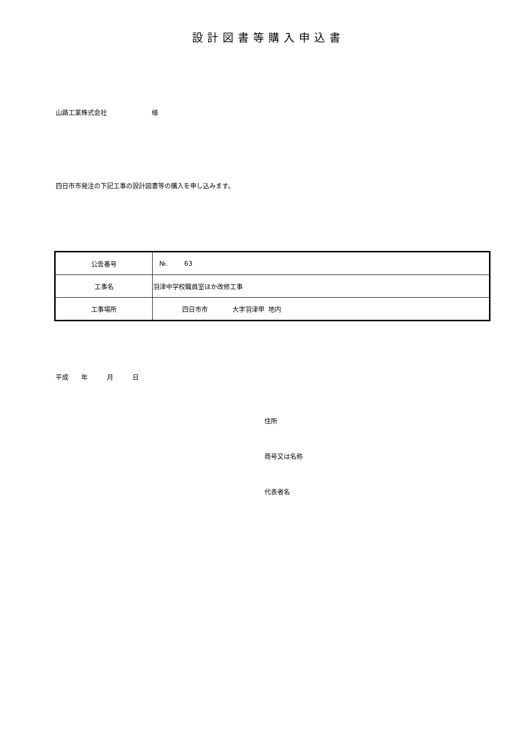設計図書等購入申込書
山路工業株式会社 様
四日市市発注の下記工事の設計図書等の購入を申し込みます。
| 公告番号 | №. 63 |
| 工事名 | 羽津中学校職員室ほか改修工事 |
| 工事場所 | 四日市市 大字羽津甲 地内 |
平成 年 月 日
住所
商号又は名称
代表者名